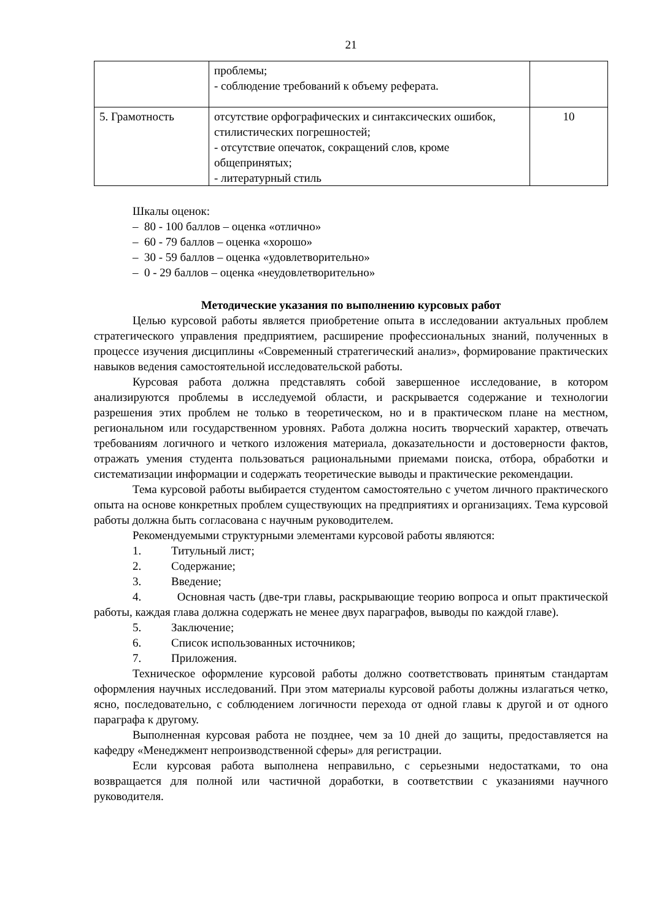21
| | проблемы; - соблюдение требований к объему реферата. | |
| 5. Грамотность | отсутствие орфографических и синтаксических ошибок, стилистических погрешностей; - отсутствие опечаток, сокращений слов, кроме общепринятых; - литературный стиль | 10 |
Шкалы оценок:
– 80 - 100 баллов – оценка «отлично»
– 60 - 79 баллов – оценка «хорошо»
– 30 - 59 баллов – оценка «удовлетворительно»
– 0 - 29 баллов – оценка «неудовлетворительно»
Методические указания по выполнению курсовых работ
Целью курсовой работы является приобретение опыта в исследовании актуальных проблем стратегического управления предприятием, расширение профессиональных знаний, полученных в процессе изучения дисциплины «Современный стратегический анализ», формирование практических навыков ведения самостоятельной исследовательской работы.
Курсовая работа должна представлять собой завершенное исследование, в котором анализируются проблемы в исследуемой области, и раскрывается содержание и технологии разрешения этих проблем не только в теоретическом, но и в практическом плане на местном, региональном или государственном уровнях. Работа должна носить творческий характер, отвечать требованиям логичного и четкого изложения материала, доказательности и достоверности фактов, отражать умения студента пользоваться рациональными приемами поиска, отбора, обработки и систематизации информации и содержать теоретические выводы и практические рекомендации.
Тема курсовой работы выбирается студентом самостоятельно с учетом личного практического опыта на основе конкретных проблем существующих на предприятиях и организациях. Тема курсовой работы должна быть согласована с научным руководителем.
Рекомендуемыми структурными элементами курсовой работы являются:
1. Титульный лист;
2. Содержание;
3. Введение;
4. Основная часть (две-три главы, раскрывающие теорию вопроса и опыт практической работы, каждая глава должна содержать не менее двух параграфов, выводы по каждой главе).
5. Заключение;
6. Список использованных источников;
7. Приложения.
Техническое оформление курсовой работы должно соответствовать принятым стандартам оформления научных исследований. При этом материалы курсовой работы должны излагаться четко, ясно, последовательно, с соблюдением логичности перехода от одной главы к другой и от одного параграфа к другому.
Выполненная курсовая работа не позднее, чем за 10 дней до защиты, предоставляется на кафедру «Менеджмент непроизводственной сферы» для регистрации.
Если курсовая работа выполнена неправильно, с серьезными недостатками, то она возвращается для полной или частичной доработки, в соответствии с указаниями научного руководителя.